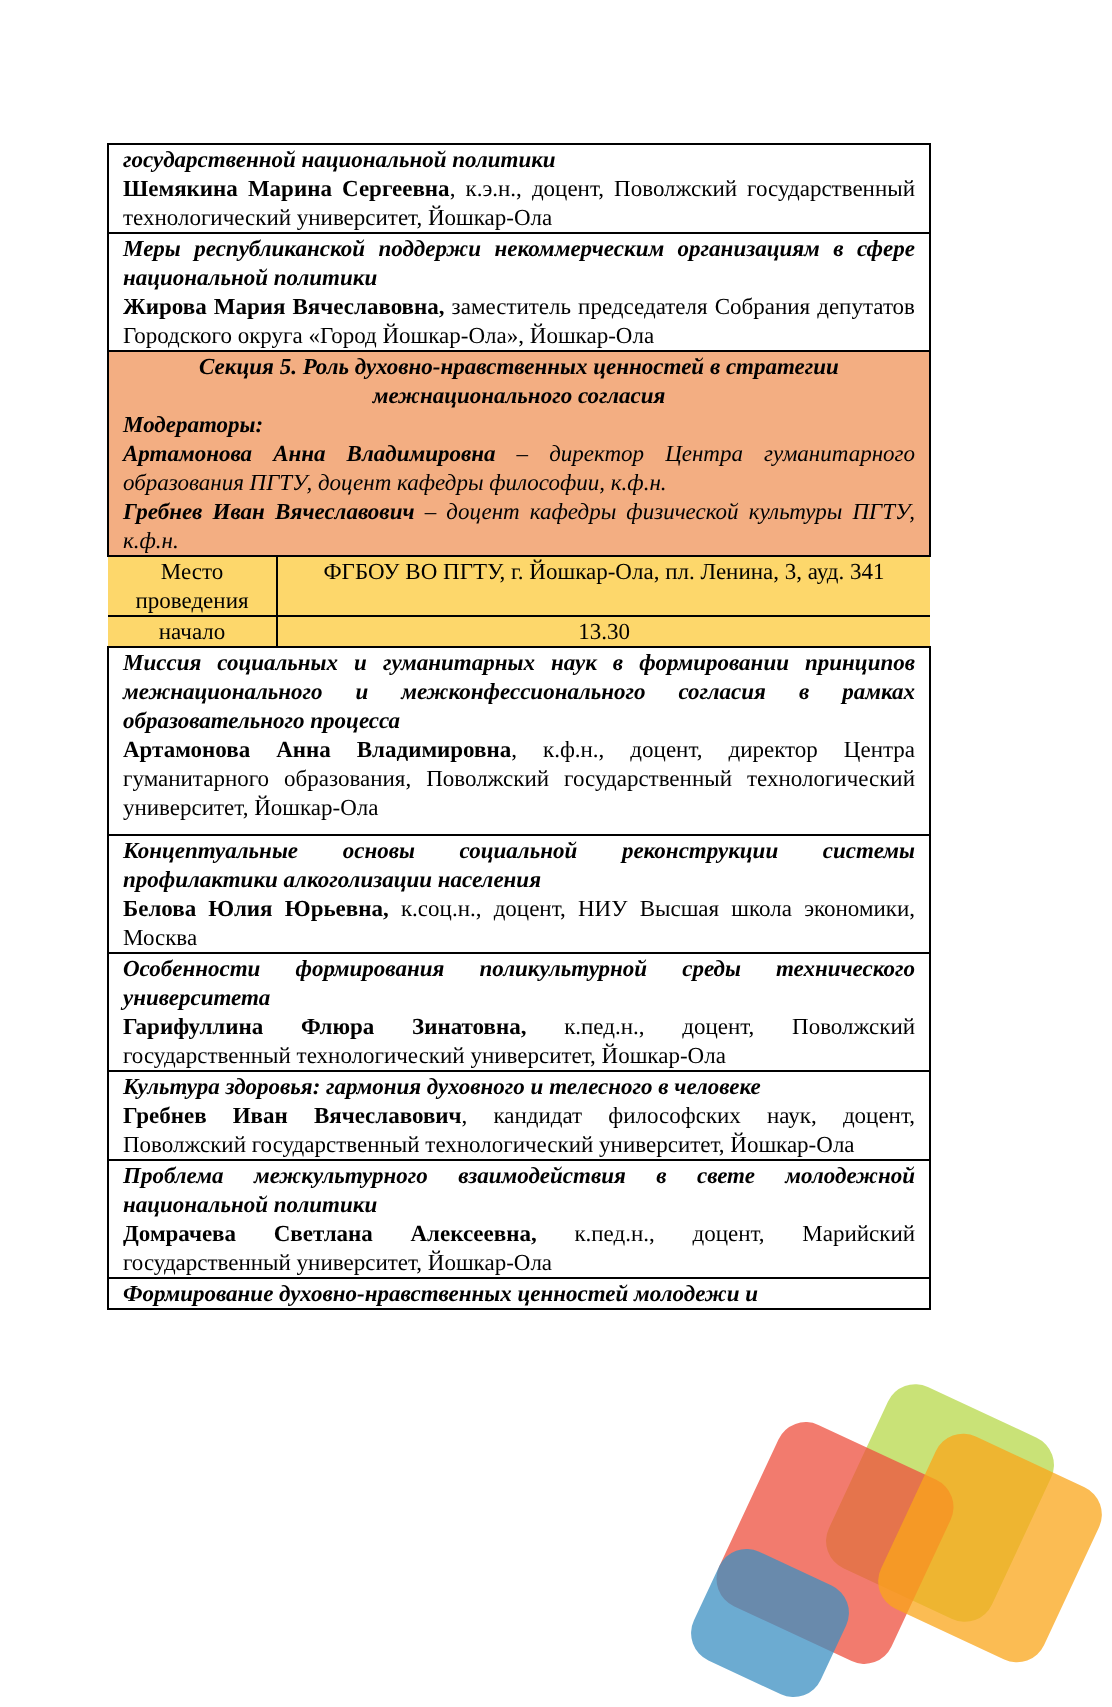| государственной национальной политики Шемякина Марина Сергеевна , к.э.н., доцент, Поволжский государственный технологический университет, Йошкар-Ола |
| Меры республиканской поддержи некоммерческим организациям в сфере национальной политики Жирова Мария Вячеславовна, заместитель председателя Собрания депутатов Городского округа «Город Йошкар-Ола», Йошкар-Ола |
| Секция 5. Роль духовно-нравственных ценностей в стратегии межнационального согласия Модераторы: Артамонова Анна Владимировна – директор Центра гуманитарного образования ПГТУ, доцент кафедры философии, к.ф.н. Гребнев Иван Вячеславович – доцент кафедры физической культуры ПГТУ, к.ф.н. |
| / Место проведения / ФГБОУ ВО ПГТУ, г. Йошкар-Ола, пл. Ленина, 3, ауд. 341 / / начало / 13.30 / |
| Миссия социальных и гуманитарных наук в формировании принципов межнационального и межконфессионального согласия в рамках образовательного процесса Артамонова Анна Владимировна , к.ф.н., доцент, директор Центра гуманитарного образования, Поволжский государственный технологический университет, Йошкар-Ола |
| Концептуальные основы социальной реконструкции системы профилактики алкоголизации населения Белова Юлия Юрьевна, к.соц.н., доцент, НИУ Высшая школа экономики, Москва |
| Особенности формирования поликультурной среды технического университета Гарифуллина Флюра Зинатовна, к.пед.н., доцент, Поволжский государственный технологический университет, Йошкар-Ола |
| Культура здоровья: гармония духовного и телесного в человеке Гребнев Иван Вячеславович , кандидат философских наук, доцент, Поволжский государственный технологический университет, Йошкар-Ола |
| Проблема межкультурного взаимодействия в свете молодежной национальной политики Домрачева Светлана Алексеевна, к.пед.н., доцент, Марийский государственный университет, Йошкар-Ола |
| Формирование духовно-нравственных ценностей молодежи и |